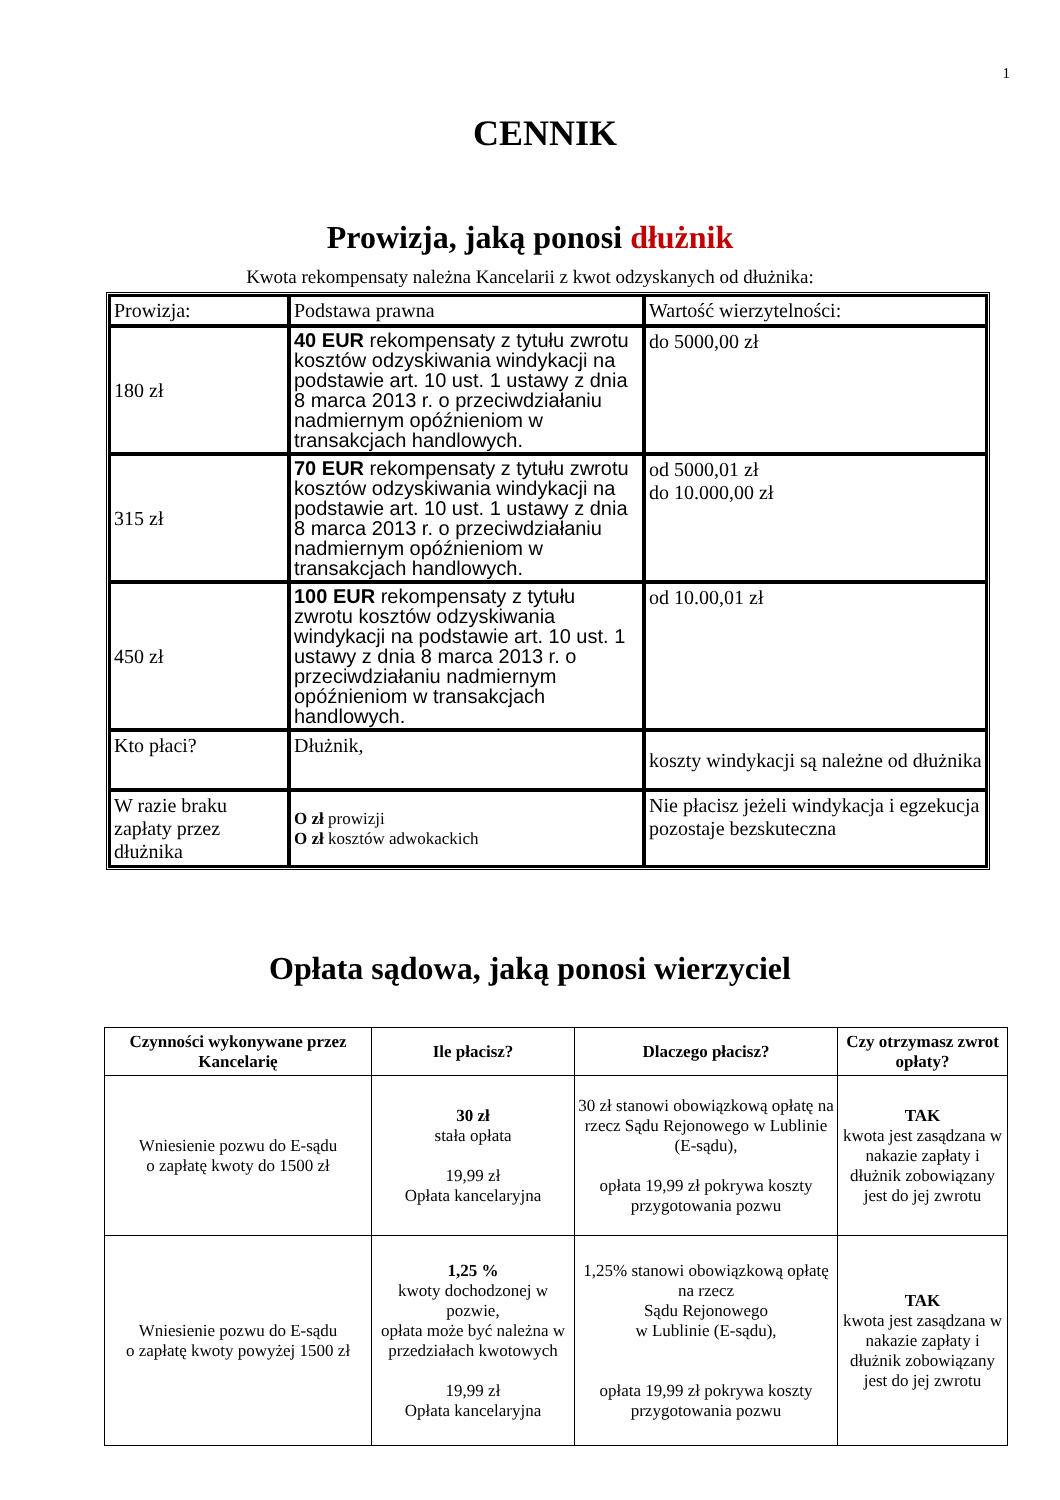1
CENNIK
Prowizja, jaką ponosi dłużnik
Kwota rekompensaty należna Kancelarii z kwot odzyskanych od dłużnika:
| Prowizja: | Podstawa prawna | Wartość wierzytelności: |
| 180 zł | 40 EUR rekompensaty z tytułu zwrotu kosztów odzyskiwania windykacji na podstawie art. 10 ust. 1 ustawy z dnia 8 marca 2013 r. o przeciwdziałaniu nadmiernym opóźnieniom w transakcjach handlowych. | do 5000,00 zł |
| 315 zł | 70 EUR rekompensaty z tytułu zwrotu kosztów odzyskiwania windykacji na podstawie art. 10 ust. 1 ustawy z dnia 8 marca 2013 r. o przeciwdziałaniu nadmiernym opóźnieniom w transakcjach handlowych. | od 5000,01 zł do 10.000,00 zł |
| 450 zł | 100 EUR rekompensaty z tytułu zwrotu kosztów odzyskiwania windykacji na podstawie art. 10 ust. 1 ustawy z dnia 8 marca 2013 r. o przeciwdziałaniu nadmiernym opóźnieniom w transakcjach handlowych. | od 10.00,01 zł |
| Kto płaci? | Dłużnik, | koszty windykacji są należne od dłużnika |
| W razie braku zapłaty przez dłużnika | O zł prowizji O zł kosztów adwokackich | Nie płacisz jeżeli windykacja i egzekucja pozostaje bezskuteczna |
Opłata sądowa, jaką ponosi wierzyciel
| Czynności wykonywane przez Kancelarię | Ile płacisz? | Dlaczego płacisz? | Czy otrzymasz zwrot opłaty? |
| --- | --- | --- | --- |
| Wniesienie pozwu do E-sądu o zapłatę kwoty do 1500 zł | 30 zł stała opłata 19,99 zł Opłata kancelaryjna | 30 zł stanowi obowiązkową opłatę na rzecz Sądu Rejonowego w Lublinie (E-sądu), opłata 19,99 zł pokrywa koszty przygotowania pozwu | TAK kwota jest zasądzana w nakazie zapłaty i dłużnik zobowiązany jest do jej zwrotu |
| Wniesienie pozwu do E-sądu o zapłatę kwoty powyżej 1500 zł | 1,25 % kwoty dochodzonej w pozwie, opłata może być należna w przedziałach kwotowych 19,99 zł Opłata kancelaryjna | 1,25% stanowi obowiązkową opłatę na rzecz Sądu Rejonowego w Lublinie (E-sądu), opłata 19,99 zł pokrywa koszty przygotowania pozwu | TAK kwota jest zasądzana w nakazie zapłaty i dłużnik zobowiązany jest do jej zwrotu |